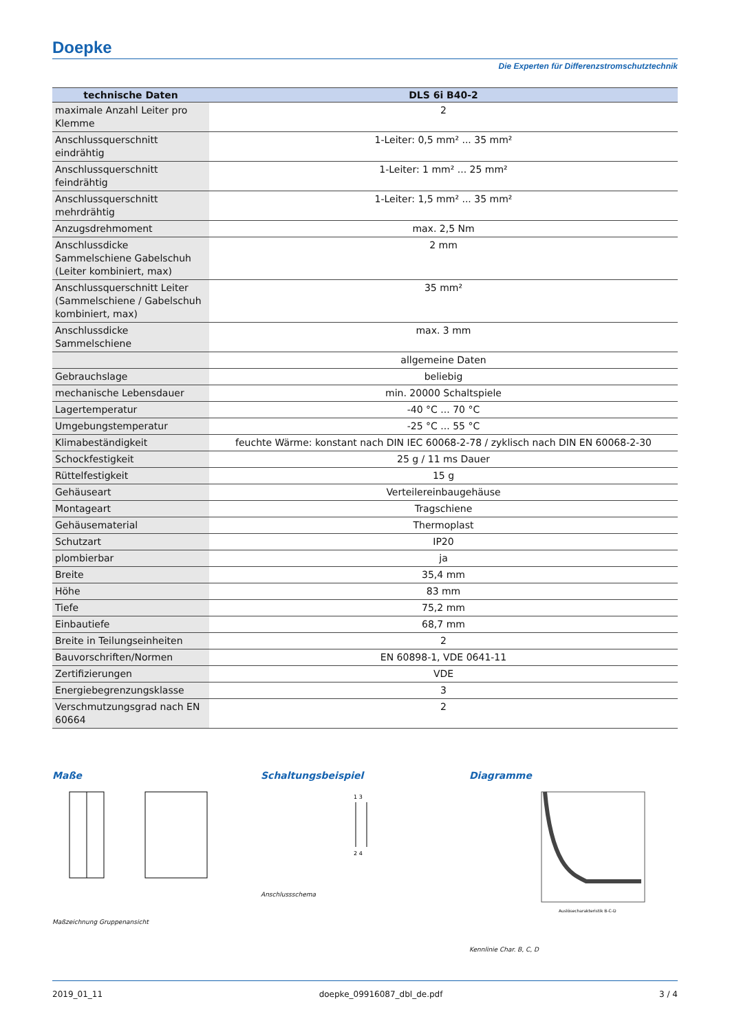Doepke
Die Experten für Differenzstromschutztechnik
| technische Daten | DLS 6i B40-2 |
| --- | --- |
| maximale Anzahl Leiter pro Klemme | 2 |
| Anschlussquerschnitt eindrähtig | 1-Leiter: 0,5 mm² ... 35 mm² |
| Anschlussquerschnitt feindrähtig | 1-Leiter: 1 mm² ... 25 mm² |
| Anschlussquerschnitt mehrdrähtig | 1-Leiter: 1,5 mm² ... 35 mm² |
| Anzugsdrehmoment | max. 2,5 Nm |
| Anschlussdicke Sammelschiene Gabelschuh (Leiter kombiniert, max) | 2 mm |
| Anschlussquerschnitt Leiter (Sammelschiene / Gabelschuh kombiniert, max) | 35 mm² |
| Anschlussdicke Sammelschiene | max. 3 mm |
| | allgemeine Daten |
| Gebrauchslage | beliebig |
| mechanische Lebensdauer | min. 20000 Schaltspiele |
| Lagertemperatur | -40 °C ... 70 °C |
| Umgebungstemperatur | -25 °C ... 55 °C |
| Klimabeständigkeit | feuchte Wärme: konstant nach DIN IEC 60068-2-78 / zyklisch nach DIN EN 60068-2-30 |
| Schockfestigkeit | 25 g / 11 ms Dauer |
| Rüttelfestigkeit | 15 g |
| Gehäuseart | Verteilereinbaugehäuse |
| Montageart | Tragschiene |
| Gehäusematerial | Thermoplast |
| Schutzart | IP20 |
| plombierbar | ja |
| Breite | 35,4 mm |
| Höhe | 83 mm |
| Tiefe | 75,2 mm |
| Einbautiefe | 68,7 mm |
| Breite in Teilungseinheiten | 2 |
| Bauvorschriften/Normen | EN 60898-1, VDE 0641-11 |
| Zertifizierungen | VDE |
| Energiebegrenzungsklasse | 3 |
| Verschmutzungsgrad nach EN 60664 | 2 |
Maße
Maßzeichnung Gruppenansicht
Schaltungsbeispiel
1 3
2 4
Anschlussschema
Diagramme
Auslösecharakteristik B-C-D
Kennlinie Char. B, C, D
2019_01_11 doepke_09916087_dbl_de.pdf 3 / 4